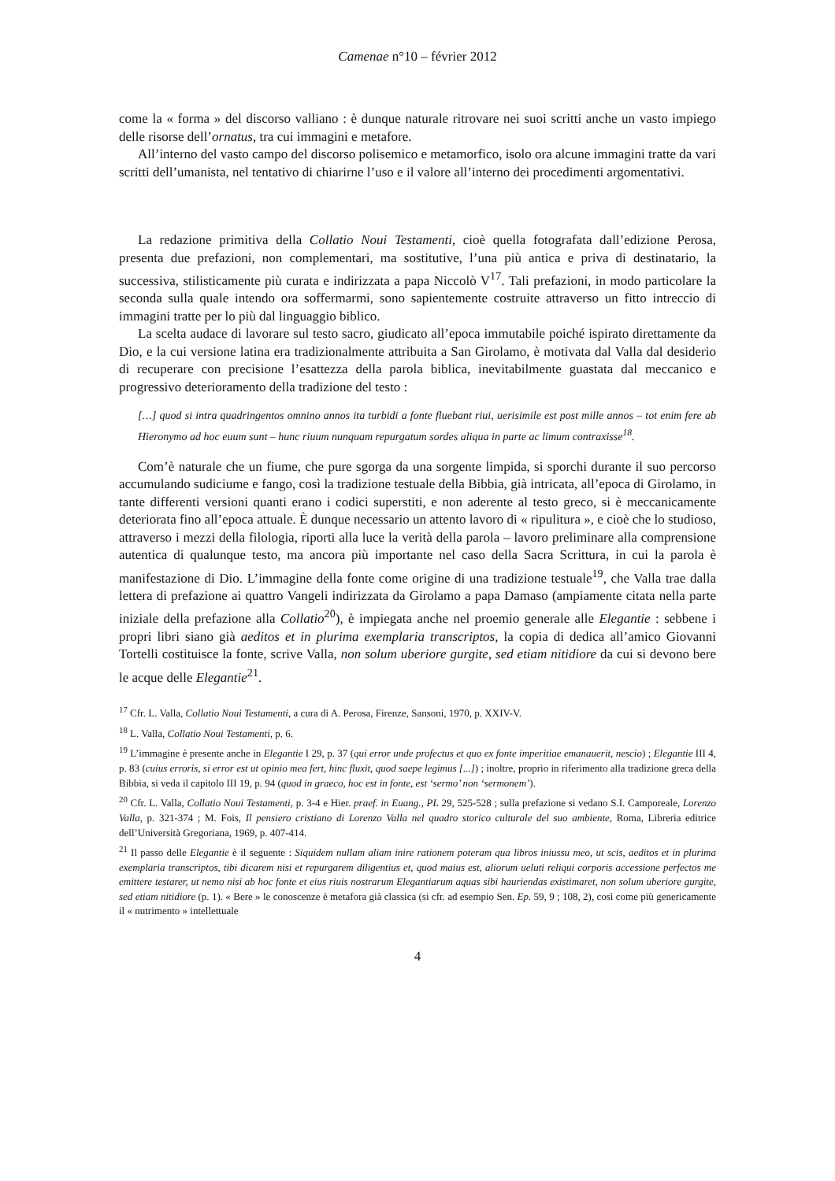Camenae n°10 – février 2012
come la « forma » del discorso valliano : è dunque naturale ritrovare nei suoi scritti anche un vasto impiego delle risorse dell’ornatus, tra cui immagini e metafore.
All’interno del vasto campo del discorso polisemico e metamorfico, isolo ora alcune immagini tratte da vari scritti dell’umanista, nel tentativo di chiarirne l’uso e il valore all’interno dei procedimenti argomentativi.
La redazione primitiva della Collatio Noui Testamenti, cioè quella fotografata dall’edizione Perosa, presenta due prefazioni, non complementari, ma sostitutive, l’una più antica e priva di destinatario, la successiva, stilisticamente più curata e indirizzata a papa Niccolò V<sup>17</sup>. Tali prefazioni, in modo particolare la seconda sulla quale intendo ora soffermarmi, sono sapientemente costruite attraverso un fitto intreccio di immagini tratte per lo più dal linguaggio biblico.
La scelta audace di lavorare sul testo sacro, giudicato all’epoca immutabile poiché ispirato direttamente da Dio, e la cui versione latina era tradizionalmente attribuita a San Girolamo, è motivata dal Valla dal desiderio di recuperare con precisione l’esattezza della parola biblica, inevitabilmente guastata dal meccanico e progressivo deterioramento della tradizione del testo :
[…] quod si intra quadringentos omnino annos ita turbidi a fonte fluebant riui, uerisimile est post mille annos – tot enim fere ab Hieronymo ad hoc euum sunt – hunc riuum nunquam repurgatum sordes aliqua in parte ac limum contraxisse<sup>18</sup>.
Com’è naturale che un fiume, che pure sgorga da una sorgente limpida, si sporchi durante il suo percorso accumulando sudiciume e fango, così la tradizione testuale della Bibbia, già intricata, all’epoca di Girolamo, in tante differenti versioni quanti erano i codici superstiti, e non aderente al testo greco, si è meccanicamente deteriorata fino all’epoca attuale. È dunque necessario un attento lavoro di « ripulitura », e cioè che lo studioso, attraverso i mezzi della filologia, riporti alla luce la verità della parola – lavoro preliminare alla comprensione autentica di qualunque testo, ma ancora più importante nel caso della Sacra Scrittura, in cui la parola è manifestazione di Dio. L’immagine della fonte come origine di una tradizione testuale<sup>19</sup>, che Valla trae dalla lettera di prefazione ai quattro Vangeli indirizzata da Girolamo a papa Damaso (ampiamente citata nella parte iniziale della prefazione alla Collatio<sup>20</sup>), è impiegata anche nel proemio generale alle Elegantie : sebbene i propri libri siano già aeditos et in plurima exemplaria transcriptos, la copia di dedica all’amico Giovanni Tortelli costituisce la fonte, scrive Valla, non solum uberiore gurgite, sed etiam nitidiore da cui si devono bere le acque delle Elegantie<sup>21</sup>.
<sup>17</sup> Cfr. L. Valla, Collatio Noui Testamenti, a cura di A. Perosa, Firenze, Sansoni, 1970, p. XXIV-V.
<sup>18</sup> L. Valla, Collatio Noui Testamenti, p. 6.
<sup>19</sup> L’immagine è presente anche in Elegantie I 29, p. 37 (qui error unde profectus et quo ex fonte imperitiae emanauerit, nescio) ; Elegantie III 4, p. 83 (cuius erroris, si error est ut opinio mea fert, hinc fluxit, quod saepe legimus [...]) ; inoltre, proprio in riferimento alla tradizione greca della Bibbia, si veda il capitolo III 19, p. 94 (quod in graeco, hoc est in fonte, est ‘sermo’ non ‘sermonem’).
<sup>20</sup> Cfr. L. Valla, Collatio Noui Testamenti, p. 3-4 e Hier. praef. in Euang., PL 29, 525-528 ; sulla prefazione si vedano S.I. Camporeale, Lorenzo Valla, p. 321-374 ; M. Fois, Il pensiero cristiano di Lorenzo Valla nel quadro storico culturale del suo ambiente, Roma, Libreria editrice dell’Università Gregoriana, 1969, p. 407-414.
<sup>21</sup> Il passo delle Elegantie è il seguente : Siquidem nullam aliam inire rationem poteram qua libros iniussu meo, ut scis, aeditos et in plurima exemplaria transcriptos, tibi dicarem nisi et repurgarem diligentius et, quod maius est, aliorum ueluti reliqui corporis accessione perfectos me emittere testarer, ut nemo nisi ab hoc fonte et eius riuis nostrarum Elegantiarum aquas sibi hauriendas existimaret, non solum uberiore gurgite, sed etiam nitidiore (p. 1). « Bere » le conoscenze è metafora già classica (si cfr. ad esempio Sen. Ep. 59, 9 ; 108, 2), così come più genericamente il « nutrimento » intellettuale
4